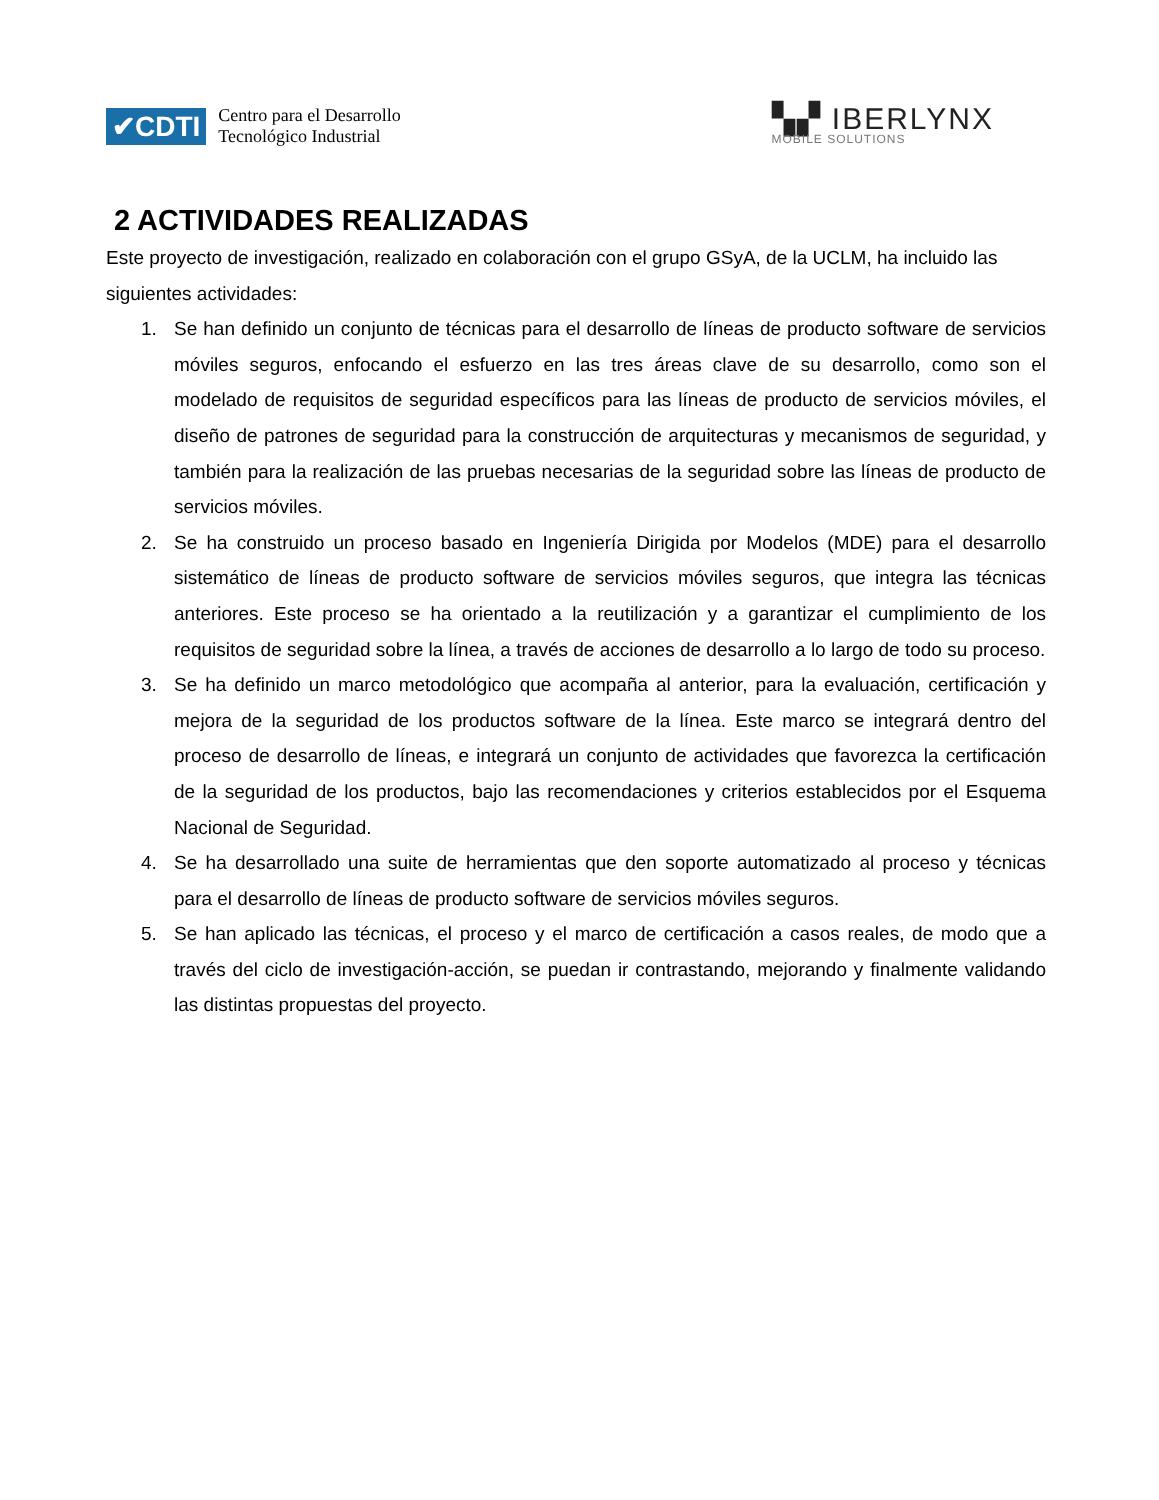✔CDTI
Centro para el Desarrollo
Tecnológico Industrial
▚▞ IBERLYNX
MOBILE SOLUTIONS
2 ACTIVIDADES REALIZADAS
Este proyecto de investigación, realizado en colaboración con el grupo GSyA, de la UCLM, ha incluido las siguientes actividades:
1. Se han definido un conjunto de técnicas para el desarrollo de líneas de producto software de servicios móviles seguros, enfocando el esfuerzo en las tres áreas clave de su desarrollo, como son el modelado de requisitos de seguridad específicos para las líneas de producto de servicios móviles, el diseño de patrones de seguridad para la construcción de arquitecturas y mecanismos de seguridad, y también para la realización de las pruebas necesarias de la seguridad sobre las líneas de producto de servicios móviles.
2. Se ha construido un proceso basado en Ingeniería Dirigida por Modelos (MDE) para el desarrollo sistemático de líneas de producto software de servicios móviles seguros, que integra las técnicas anteriores. Este proceso se ha orientado a la reutilización y a garantizar el cumplimiento de los requisitos de seguridad sobre la línea, a través de acciones de desarrollo a lo largo de todo su proceso.
3. Se ha definido un marco metodológico que acompaña al anterior, para la evaluación, certificación y mejora de la seguridad de los productos software de la línea. Este marco se integrará dentro del proceso de desarrollo de líneas, e integrará un conjunto de actividades que favorezca la certificación de la seguridad de los productos, bajo las recomendaciones y criterios establecidos por el Esquema Nacional de Seguridad.
4. Se ha desarrollado una suite de herramientas que den soporte automatizado al proceso y técnicas para el desarrollo de líneas de producto software de servicios móviles seguros.
5. Se han aplicado las técnicas, el proceso y el marco de certificación a casos reales, de modo que a través del ciclo de investigación-acción, se puedan ir contrastando, mejorando y finalmente validando las distintas propuestas del proyecto.